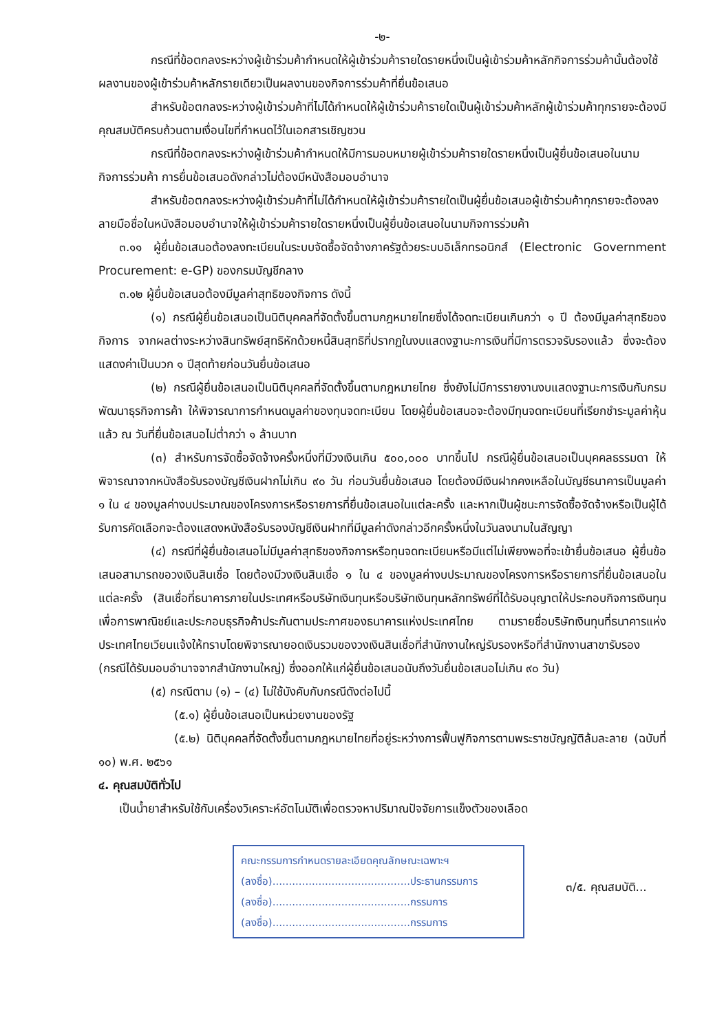-๒-
กรณีที่ข้อตกลงระหว่างผู้เข้าร่วมค้ากำหนดให้ผู้เข้าร่วมค้ารายใดรายหนึ่งเป็นผู้เข้าร่วมค้าหลักกิจการร่วมค้านั้นต้องใช้ผลงานของผู้เข้าร่วมค้าหลักรายเดียวเป็นผลงานของกิจการร่วมค้าที่ยื่นข้อเสนอ
สำหรับข้อตกลงระหว่างผู้เข้าร่วมค้าที่ไม่ได้กำหนดให้ผู้เข้าร่วมค้ารายใดเป็นผู้เข้าร่วมค้าหลักผู้เข้าร่วมค้าทุกรายจะต้องมีคุณสมบัติครบถ้วนตามเงื่อนไขที่กำหนดไว้ในเอกสารเชิญชวน
กรณีที่ข้อตกลงระหว่างผู้เข้าร่วมค้ากำหนดให้มีการมอบหมายผู้เข้าร่วมค้ารายใดรายหนึ่งเป็นผู้ยื่นข้อเสนอในนามกิจการร่วมค้า การยื่นข้อเสนอดังกล่าวไม่ต้องมีหนังสือมอบอำนาจ
สำหรับข้อตกลงระหว่างผู้เข้าร่วมค้าที่ไม่ได้กำหนดให้ผู้เข้าร่วมค้ารายใดเป็นผู้ยื่นข้อเสนอผู้เข้าร่วมค้าทุกรายจะต้องลงลายมือชื่อในหนังสือมอบอำนาจให้ผู้เข้าร่วมค้ารายใดรายหนึ่งเป็นผู้ยื่นข้อเสนอในนามกิจการร่วมค้า
๓.๑๑ ผู้ยื่นข้อเสนอต้องลงทะเบียนในระบบจัดซื้อจัดจ้างภาครัฐด้วยระบบอิเล็กทรอนิกส์ (Electronic Government Procurement: e-GP) ของกรมบัญชีกลาง
๓.๑๒ ผู้ยื่นข้อเสนอต้องมีมูลค่าสุทธิของกิจการ ดังนี้
(๑) กรณีผู้ยื่นข้อเสนอเป็นนิติบุคคลที่จัดตั้งขึ้นตามกฎหมายไทยซึ่งได้จดทะเบียนเกินกว่า ๑ ปี ต้องมีมูลค่าสุทธิของกิจการ จากผลต่างระหว่างสินทรัพย์สุทธิหักด้วยหนี้สินสุทธิที่ปรากฏในงบแสดงฐานะการเงินที่มีการตรวจรับรองแล้ว ซึ่งจะต้องแสดงค่าเป็นบวก ๑ ปีสุดท้ายก่อนวันยื่นข้อเสนอ
(๒) กรณีผู้ยื่นข้อเสนอเป็นนิติบุคคลที่จัดตั้งขึ้นตามกฎหมายไทย ซึ่งยังไม่มีการรายงานงบแสดงฐานะการเงินกับกรมพัฒนาธุรกิจการค้า ให้พิจารณาการกำหนดมูลค่าของทุนจดทะเบียน โดยผู้ยื่นข้อเสนอจะต้องมีทุนจดทะเบียนที่เรียกชำระมูลค่าหุ้นแล้ว ณ วันที่ยื่นข้อเสนอไม่ต่ำกว่า ๑ ล้านบาท
(๓) สำหรับการจัดซื้อจัดจ้างครั้งหนึ่งที่มีวงเงินเกิน ๕๐๐,๐๐๐ บาทขึ้นไป กรณีผู้ยื่นข้อเสนอเป็นบุคคลธรรมดา ให้พิจารณาจากหนังสือรับรองบัญชีเงินฝากไม่เกิน ๙๐ วัน ก่อนวันยื่นข้อเสนอ โดยต้องมีเงินฝากคงเหลือในบัญชีธนาคารเป็นมูลค่า ๑ ใน ๔ ของมูลค่างบประมาณของโครงการหรือรายการที่ยื่นข้อเสนอในแต่ละครั้ง และหากเป็นผู้ชนะการจัดซื้อจัดจ้างหรือเป็นผู้ได้รับการคัดเลือกจะต้องแสดงหนังสือรับรองบัญชีเงินฝากที่มีมูลค่าดังกล่าวอีกครั้งหนึ่งในวันลงนามในสัญญา
(๔) กรณีที่ผู้ยื่นข้อเสนอไม่มีมูลค่าสุทธิของกิจการหรือทุนจดทะเบียนหรือมีแต่ไม่เพียงพอที่จะเข้ายื่นข้อเสนอ ผู้ยื่นข้อเสนอสามารถขอวงเงินสินเชื่อ โดยต้องมีวงเงินสินเชื่อ ๑ ใน ๔ ของมูลค่างบประมาณของโครงการหรือรายการที่ยื่นข้อเสนอในแต่ละครั้ง (สินเชื่อที่ธนาคารภายในประเทศหรือบริษัทเงินทุนหรือบริษัทเงินทุนหลักทรัพย์ที่ได้รับอนุญาตให้ประกอบกิจการเงินทุนเพื่อการพาณิชย์และประกอบธุรกิจค้าประกันตามประกาศของธนาคารแห่งประเทศไทย ตามรายชื่อบริษัทเงินทุนที่ธนาคารแห่งประเทศไทยเวียนแจ้งให้ทราบโดยพิจารณายอดเงินรวมของวงเงินสินเชื่อที่สำนักงานใหญ่รับรองหรือที่สำนักงานสาขารับรอง (กรณีได้รับมอบอำนาจจากสำนักงานใหญ่) ซึ่งออกให้แก่ผู้ยื่นข้อเสนอนับถึงวันยื่นข้อเสนอไม่เกิน ๙๐ วัน)
(๕) กรณีตาม (๑) – (๔) ไม่ใช้บังคับกับกรณีดังต่อไปนี้
(๕.๑) ผู้ยื่นข้อเสนอเป็นหน่วยงานของรัฐ
(๕.๒) นิติบุคคลที่จัดตั้งขึ้นตามกฎหมายไทยที่อยู่ระหว่างการฟื้นฟูกิจการตามพระราชบัญญัติล้มละลาย (ฉบับที่ ๑๐) พ.ศ. ๒๕๖๑
๔. คุณสมบัติทั่วไป
เป็นน้ำยาสำหรับใช้กับเครื่องวิเคราะห์อัตโนมัติเพื่อตรวจหาปริมาณปัจจัยการแข็งตัวของเลือด
คณะกรรมการกำหนดรายละเอียดคุณลักษณะเฉพาะฯ
(ลงชื่อ)..........................................ประธานกรรมการ
(ลงชื่อ)..........................................กรรมการ
(ลงชื่อ)..........................................กรรมการ
๓/๕. คุณสมบัติ...